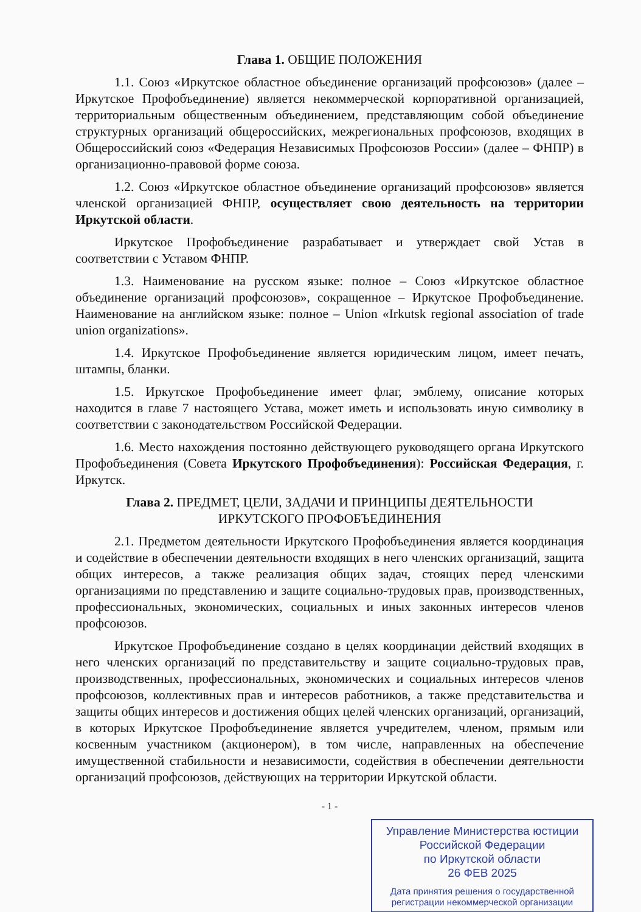Глава 1. ОБЩИЕ ПОЛОЖЕНИЯ
1.1. Союз «Иркутское областное объединение организаций профсоюзов» (далее – Иркутское Профобъединение) является некоммерческой корпоративной организацией, территориальным общественным объединением, представляющим собой объединение структурных организаций общероссийских, межрегиональных профсоюзов, входящих в Общероссийский союз «Федерация Независимых Профсоюзов России» (далее – ФНПР) в организационно-правовой форме союза.
1.2. Союз «Иркутское областное объединение организаций профсоюзов» является членской организацией ФНПР, осуществляет свою деятельность на территории Иркутской области.
Иркутское Профобъединение разрабатывает и утверждает свой Устав в соответствии с Уставом ФНПР.
1.3. Наименование на русском языке: полное – Союз «Иркутское областное объединение организаций профсоюзов», сокращенное – Иркутское Профобъединение. Наименование на английском языке: полное – Union «Irkutsk regional association of trade union organizations».
1.4. Иркутское Профобъединение является юридическим лицом, имеет печать, штампы, бланки.
1.5. Иркутское Профобъединение имеет флаг, эмблему, описание которых находится в главе 7 настоящего Устава, может иметь и использовать иную символику в соответствии с законодательством Российской Федерации.
1.6. Место нахождения постоянно действующего руководящего органа Иркутского Профобъединения (Совета Иркутского Профобъединения): Российская Федерация, г. Иркутск.
Глава 2. ПРЕДМЕТ, ЦЕЛИ, ЗАДАЧИ И ПРИНЦИПЫ ДЕЯТЕЛЬНОСТИ
ИРКУТСКОГО ПРОФОБЪЕДИНЕНИЯ
2.1. Предметом деятельности Иркутского Профобъединения является координация и содействие в обеспечении деятельности входящих в него членских организаций, защита общих интересов, а также реализация общих задач, стоящих перед членскими организациями по представлению и защите социально-трудовых прав, производственных, профессиональных, экономических, социальных и иных законных интересов членов профсоюзов.
Иркутское Профобъединение создано в целях координации действий входящих в него членских организаций по представительству и защите социально-трудовых прав, производственных, профессиональных, экономических и социальных интересов членов профсоюзов, коллективных прав и интересов работников, а также представительства и защиты общих интересов и достижения общих целей членских организаций, организаций, в которых Иркутское Профобъединение является учредителем, членом, прямым или косвенным участником (акционером), в том числе, направленных на обеспечение имущественной стабильности и независимости, содействия в обеспечении деятельности организаций профсоюзов, действующих на территории Иркутской области.
- 1 -
Управление Министерства юстиции
Российской Федерации
по Иркутской области
26 ФЕВ 2025
Дата принятия решения о государственной регистрации некоммерческой организации